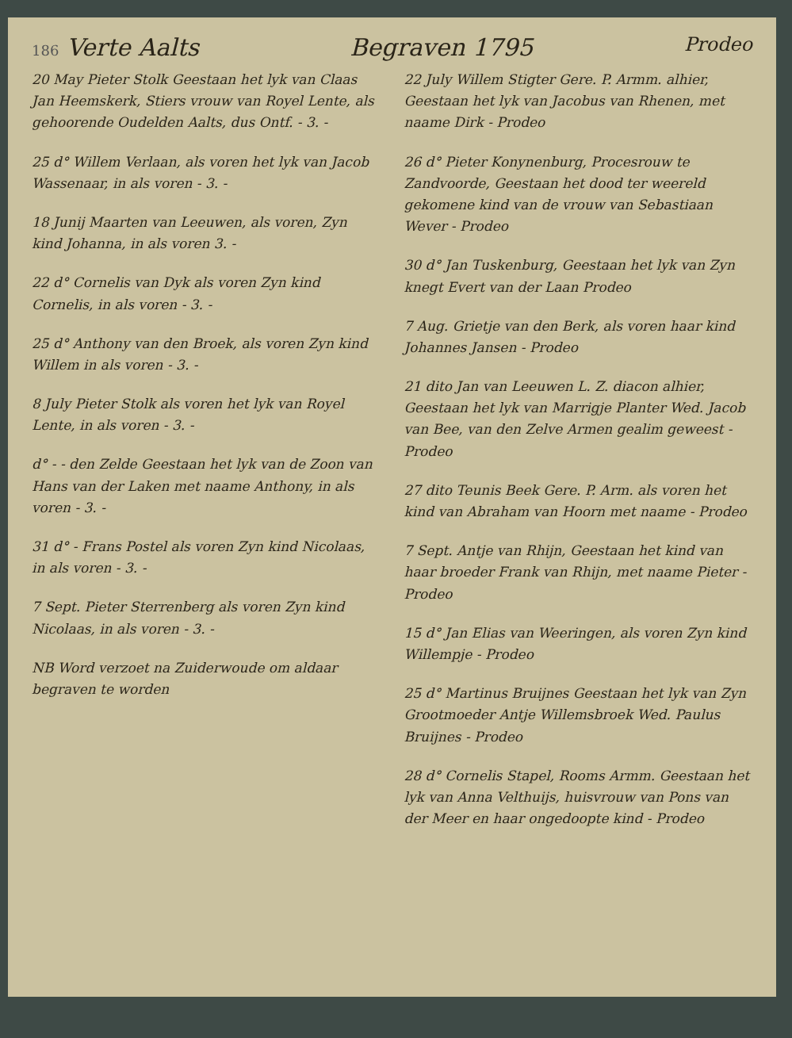186 Verte Aalts Begraven 1795 Prodeo
20 May Pieter Stolk Geestaan het lyk van Claas Jan Heemskerk, Stiers vrouw van Royel Lente, als gehoorende Oudelden Aalts, dus Ontf. - 3. -
25 d° Willem Verlaan, als voren het lyk van Jacob Wassenaar, in als voren - 3. -
18 Junij Maarten van Leeuwen, als voren, Zyn kind Johanna, in als voren 3. -
22 d° Cornelis van Dyk als voren Zyn kind Cornelis, in als voren - 3. -
25 d° Anthony van den Broek, als voren Zyn kind Willem in als voren - 3. -
8 July Pieter Stolk als voren het lyk van Royel Lente, in als voren - 3. -
d° - - den Zelde Geestaan het lyk van de Zoon van Hans van der Laken met naame Anthony, in als voren - 3. -
31 d° - Frans Postel als voren Zyn kind Nicolaas, in als voren - 3. -
7 Sept. Pieter Sterrenberg als voren Zyn kind Nicolaas, in als voren - 3. -
NB Word verzoet na Zuiderwoude om aldaar begraven te worden
22 July Willem Stigter Gere. P. Armm. alhier, Geestaan het lyk van Jacobus van Rhenen, met naame Dirk - Prodeo
26 d° Pieter Konynenburg, Procesrouw te Zandvoorde, Geestaan het dood ter weereld gekomene kind van de vrouw van Sebastiaan Wever - Prodeo
30 d° Jan Tuskenburg, Geestaan het lyk van Zyn knegt Evert van der Laan Prodeo
7 Aug. Grietje van den Berk, als voren haar kind Johannes Jansen - Prodeo
21 dito Jan van Leeuwen L. Z. diacon alhier, Geestaan het lyk van Marrigje Planter Wed. Jacob van Bee, van den Zelve Armen gealim geweest - Prodeo
27 dito Teunis Beek Gere. P. Arm. als voren het kind van Abraham van Hoorn met naame - Prodeo
7 Sept. Antje van Rhijn, Geestaan het kind van haar broeder Frank van Rhijn, met naame Pieter - Prodeo
15 d° Jan Elias van Weeringen, als voren Zyn kind Willempje - Prodeo
25 d° Martinus Bruijnes Geestaan het lyk van Zyn Grootmoeder Antje Willemsbroek Wed. Paulus Bruijnes - Prodeo
28 d° Cornelis Stapel, Rooms Armm. Geestaan het lyk van Anna Velthuijs, huisvrouw van Pons van der Meer en haar ongedoopte kind - Prodeo